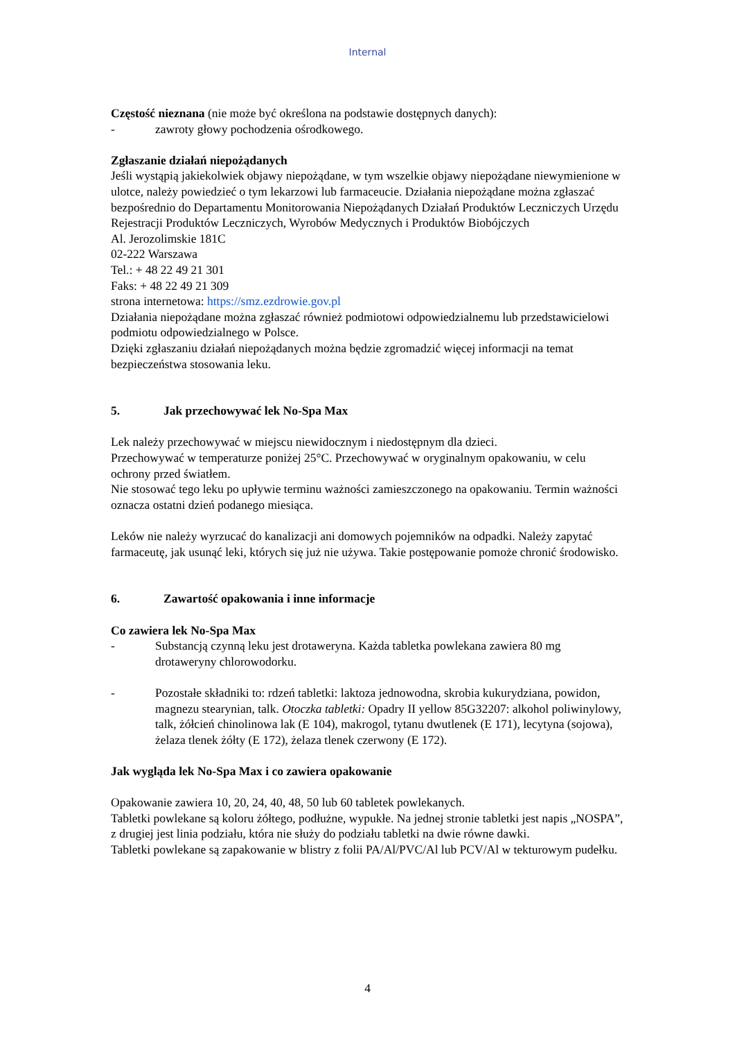Internal
Częstość nieznana (nie może być określona na podstawie dostępnych danych):
- zawroty głowy pochodzenia ośrodkowego.
Zgłaszanie działań niepożądanych
Jeśli wystąpią jakiekolwiek objawy niepożądane, w tym wszelkie objawy niepożądane niewymienione w ulotce, należy powiedzieć o tym lekarzowi lub farmaceucie. Działania niepożądane można zgłaszać bezpośrednio do Departamentu Monitorowania Niepożądanych Działań Produktów Leczniczych Urzędu Rejestracji Produktów Leczniczych, Wyrobów Medycznych i Produktów Biobójczych
Al. Jerozolimskie 181C
02-222 Warszawa
Tel.: + 48 22 49 21 301
Faks: + 48 22 49 21 309
strona internetowa: https://smz.ezdrowie.gov.pl
Działania niepożądane można zgłaszać również podmiotowi odpowiedzialnemu lub przedstawicielowi podmiotu odpowiedzialnego w Polsce.
Dzięki zgłaszaniu działań niepożądanych można będzie zgromadzić więcej informacji na temat bezpieczeństwa stosowania leku.
5. Jak przechowywać lek No-Spa Max
Lek należy przechowywać w miejscu niewidocznym i niedostępnym dla dzieci.
Przechowywać w temperaturze poniżej 25°C. Przechowywać w oryginalnym opakowaniu, w celu ochrony przed światłem.
Nie stosować tego leku po upływie terminu ważności zamieszczonego na opakowaniu. Termin ważności oznacza ostatni dzień podanego miesiąca.
Leków nie należy wyrzucać do kanalizacji ani domowych pojemników na odpadki. Należy zapytać farmaceutę, jak usunąć leki, których się już nie używa. Takie postępowanie pomoże chronić środowisko.
6. Zawartość opakowania i inne informacje
Co zawiera lek No-Spa Max
- Substancją czynną leku jest drotaweryna. Każda tabletka powlekana zawiera 80 mg drotaweryny chlorowodorku.
- Pozostałe składniki to: rdzeń tabletki: laktoza jednowodna, skrobia kukurydziana, powidon, magnezu stearynian, talk. Otoczka tabletki: Opadry II yellow 85G32207: alkohol poliwinylowy, talk, żółcień chinolinowa lak (E 104), makrogol, tytanu dwutlenek (E 171), lecytyna (sojowa), żelaza tlenek żółty (E 172), żelaza tlenek czerwony (E 172).
Jak wygląda lek No-Spa Max i co zawiera opakowanie
Opakowanie zawiera 10, 20, 24, 40, 48, 50 lub 60 tabletek powlekanych.
Tabletki powlekane są koloru żółtego, podłużne, wypukłe. Na jednej stronie tabletki jest napis „NOSPA”, z drugiej jest linia podziału, która nie służy do podziału tabletki na dwie równe dawki.
Tabletki powlekane są zapakowanie w blistry z folii PA/Al/PVC/Al lub PCV/Al w tekturowym pudełku.
4